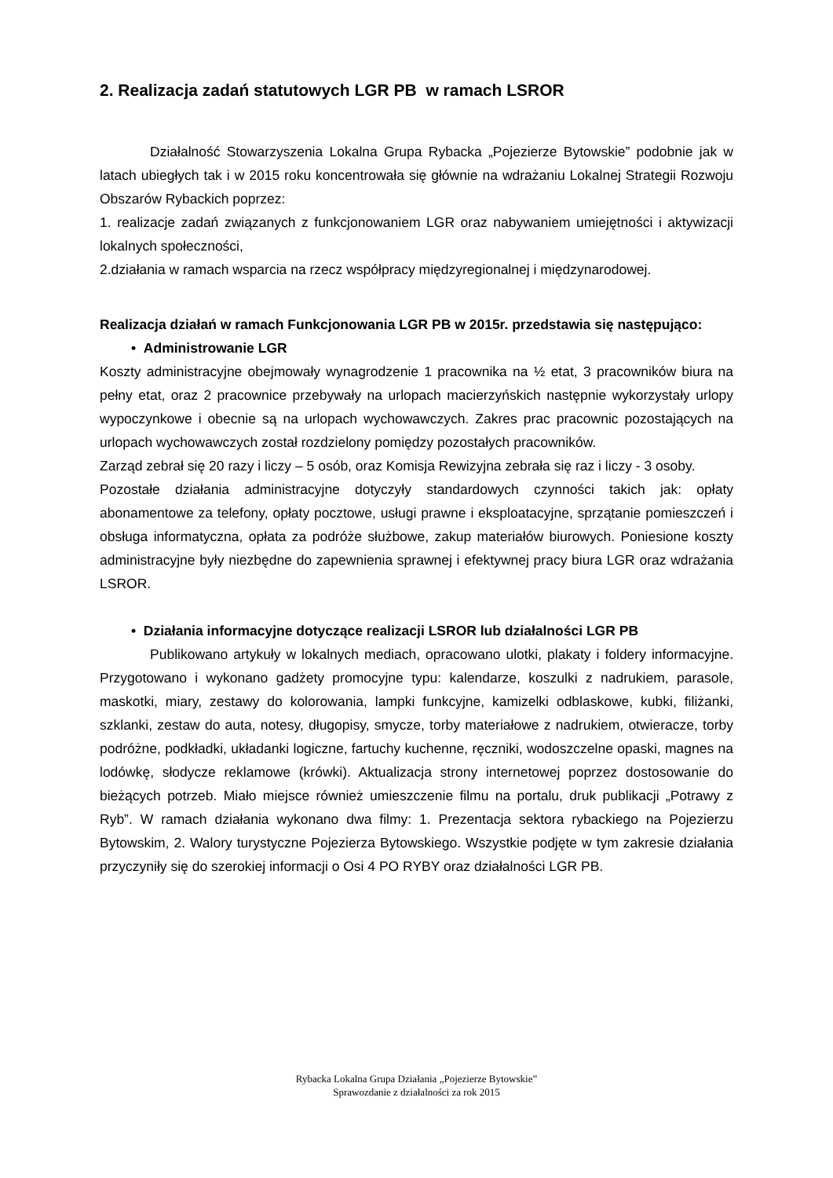2. Realizacja zadań statutowych LGR PB w ramach LSROR
Działalność Stowarzyszenia Lokalna Grupa Rybacka „Pojezierze Bytowskie” podobnie jak w latach ubiegłych tak i w 2015 roku koncentrowała się głównie na wdrażaniu Lokalnej Strategii Rozwoju Obszarów Rybackich poprzez:
1. realizacje zadań związanych z funkcjonowaniem LGR oraz nabywaniem umiejętności i aktywizacji lokalnych społeczności,
2.działania w ramach wsparcia na rzecz współpracy międzyregionalnej i międzynarodowej.
Realizacja działań w ramach Funkcjonowania LGR PB w 2015r. przedstawia się następująco:
• Administrowanie LGR
Koszty administracyjne obejmowały wynagrodzenie 1 pracownika na ½ etat, 3 pracowników biura na pełny etat, oraz 2 pracownice przebywały na urlopach macierzyńskich następnie wykorzystały urlopy wypoczynkowe i obecnie są na urlopach wychowawczych. Zakres prac pracownic pozostających na urlopach wychowawczych został rozdzielony pomiędzy pozostałych pracowników.
Zarząd zebrał się 20 razy i liczy – 5 osób, oraz Komisja Rewizyjna zebrała się raz i liczy - 3 osoby.
Pozostałe działania administracyjne dotyczyły standardowych czynności takich jak: opłaty abonamentowe za telefony, opłaty pocztowe, usługi prawne i eksploatacyjne, sprzątanie pomieszczeń i obsługa informatyczna, opłata za podróże służbowe, zakup materiałów biurowych. Poniesione koszty administracyjne były niezbędne do zapewnienia sprawnej i efektywnej pracy biura LGR oraz wdrażania LSROR.
• Działania informacyjne dotyczące realizacji LSROR lub działalności LGR PB
Publikowano artykuły w lokalnych mediach, opracowano ulotki, plakaty i foldery informacyjne. Przygotowano i wykonano gadżety promocyjne typu: kalendarze, koszulki z nadrukiem, parasole, maskotki, miary, zestawy do kolorowania, lampki funkcyjne, kamizelki odblaskowe, kubki, filiżanki, szklanki, zestaw do auta, notesy, długopisy, smycze, torby materiałowe z nadrukiem, otwieracze, torby podróżne, podkładki, układanki logiczne, fartuchy kuchenne, ręczniki, wodoszczelne opaski, magnes na lodówkę, słodycze reklamowe (krówki). Aktualizacja strony internetowej poprzez dostosowanie do bieżących potrzeb. Miało miejsce również umieszczenie filmu na portalu, druk publikacji „Potrawy z Ryb”. W ramach działania wykonano dwa filmy: 1. Prezentacja sektora rybackiego na Pojezierzu Bytowskim, 2. Walory turystyczne Pojezierza Bytowskiego. Wszystkie podjęte w tym zakresie działania przyczyniły się do szerokiej informacji o Osi 4 PO RYBY oraz działalności LGR PB.
Rybacka Lokalna Grupa Działania „Pojezierze Bytowskie”
Sprawozdanie z działalności za rok 2015